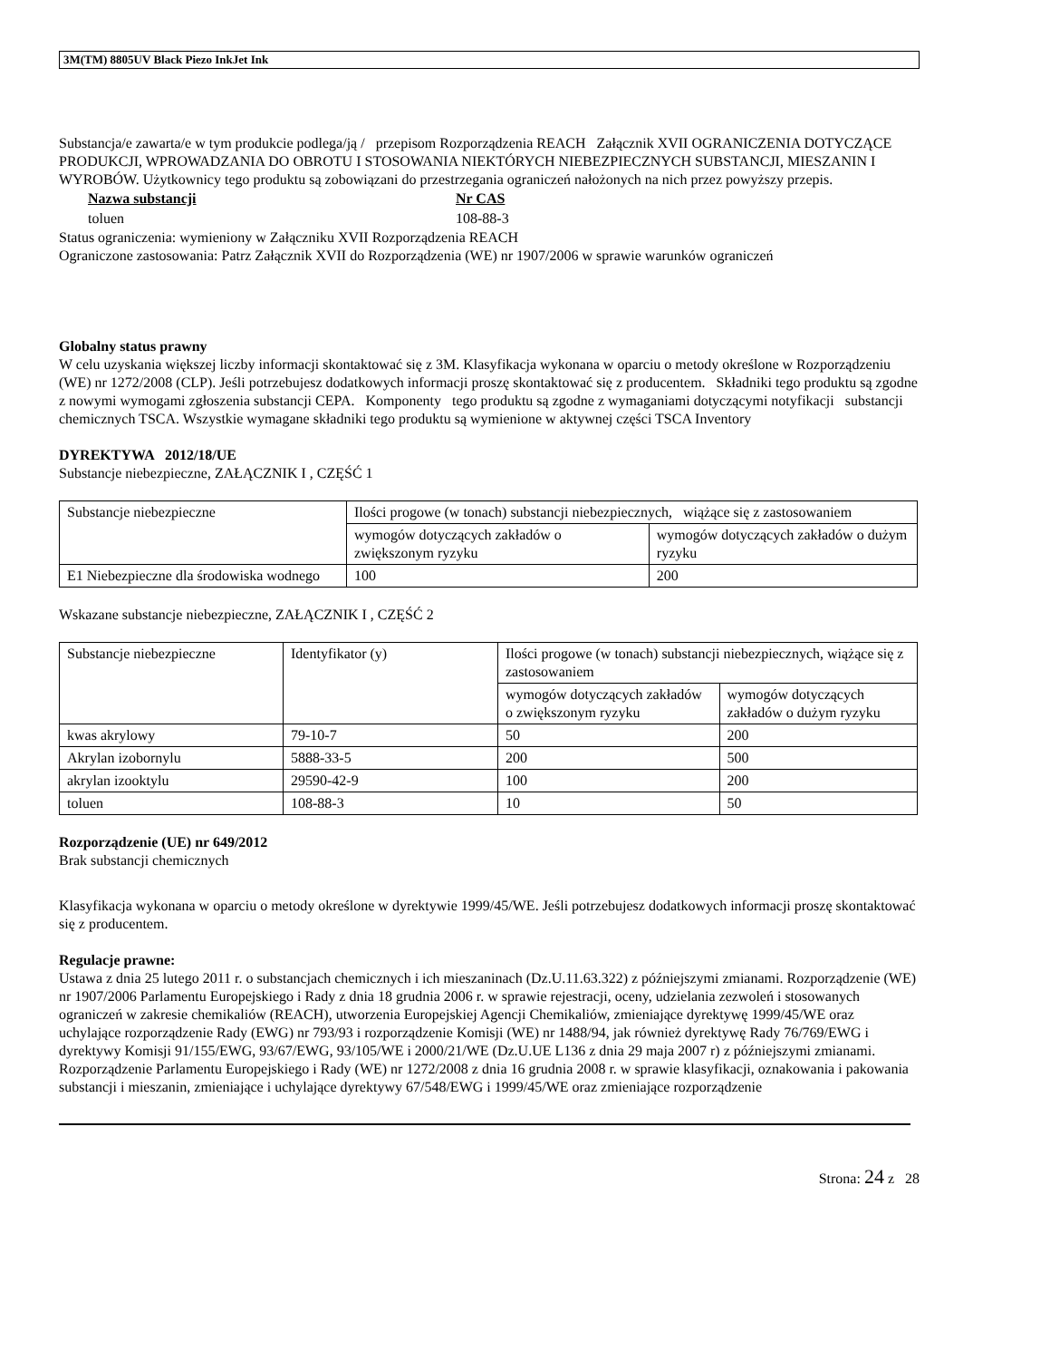3M(TM) 8805UV Black Piezo InkJet Ink
Substancja/e zawarta/e w tym produkcie podlega/ją / przepisom Rozporządzenia REACH Załącznik XVII OGRANICZENIA DOTYCZĄCE PRODUKCJI, WPROWADZANIA DO OBROTU I STOSOWANIA NIEKTÓRYCH NIEBEZPIECZNYCH SUBSTANCJI, MIESZANIN I WYROBÓW. Użytkownicy tego produktu są zobowiązani do przestrzegania ograniczeń nałożonych na nich przez powyższy przepis.
Nazwa substancji Nr CAS
toluen 108-88-3
Status ograniczenia: wymieniony w Załączniku XVII Rozporządzenia REACH
Ograniczone zastosowania: Patrz Załącznik XVII do Rozporządzenia (WE) nr 1907/2006 w sprawie warunków ograniczeń
Globalny status prawny
W celu uzyskania większej liczby informacji skontaktować się z 3M. Klasyfikacja wykonana w oparciu o metody określone w Rozporządzeniu (WE) nr 1272/2008 (CLP). Jeśli potrzebujesz dodatkowych informacji proszę skontaktować się z producentem. Składniki tego produktu są zgodne z nowymi wymogami zgłoszenia substancji CEPA. Komponenty tego produktu są zgodne z wymaganiami dotyczącymi notyfikacji substancji chemicznych TSCA. Wszystkie wymagane składniki tego produktu są wymienione w aktywnej części TSCA Inventory
DYREKTYWA 2012/18/UE
Substancje niebezpieczne, ZAŁĄCZNIK I , CZĘŚĆ 1
| Substancje niebezpieczne | Ilości progowe (w tonach) substancji niebezpiecznych, wiążące się z zastosowaniem | |
| | wymogów dotyczących zakładów o zwiększonym ryzyku | wymogów dotyczących zakładów o dużym ryzyku |
| E1 Niebezpieczne dla środowiska wodnego | 100 | 200 |
Wskazane substancje niebezpieczne, ZAŁĄCZNIK I , CZĘŚĆ 2
| Substancje niebezpieczne | Identyfikator (y) | Ilości progowe (w tonach) substancji niebezpiecznych, wiążące się z zastosowaniem | |
| | | wymogów dotyczących zakładów o zwiększonym ryzyku | wymogów dotyczących zakładów o dużym ryzyku |
| kwas akrylowy | 79-10-7 | 50 | 200 |
| Akrylan izobornylu | 5888-33-5 | 200 | 500 |
| akrylan izooktylu | 29590-42-9 | 100 | 200 |
| toluen | 108-88-3 | 10 | 50 |
Rozporządzenie (UE) nr 649/2012
Brak substancji chemicznych
Klasyfikacja wykonana w oparciu o metody określone w dyrektywie 1999/45/WE. Jeśli potrzebujesz dodatkowych informacji proszę skontaktować się z producentem.
Regulacje prawne:
Ustawa z dnia 25 lutego 2011 r. o substancjach chemicznych i ich mieszaninach (Dz.U.11.63.322) z późniejszymi zmianami. Rozporządzenie (WE) nr 1907/2006 Parlamentu Europejskiego i Rady z dnia 18 grudnia 2006 r. w sprawie rejestracji, oceny, udzielania zezwoleń i stosowanych ograniczeń w zakresie chemikaliów (REACH), utworzenia Europejskiej Agencji Chemikaliów, zmieniające dyrektywę 1999/45/WE oraz uchylające rozporządzenie Rady (EWG) nr 793/93 i rozporządzenie Komisji (WE) nr 1488/94, jak również dyrektywę Rady 76/769/EWG i dyrektywy Komisji 91/155/EWG, 93/67/EWG, 93/105/WE i 2000/21/WE (Dz.U.UE L136 z dnia 29 maja 2007 r) z późniejszymi zmianami. Rozporządzenie Parlamentu Europejskiego i Rady (WE) nr 1272/2008 z dnia 16 grudnia 2008 r. w sprawie klasyfikacji, oznakowania i pakowania substancji i mieszanin, zmieniające i uchylające dyrektywy 67/548/EWG i 1999/45/WE oraz zmieniające rozporządzenie
Strona: 24 z 28